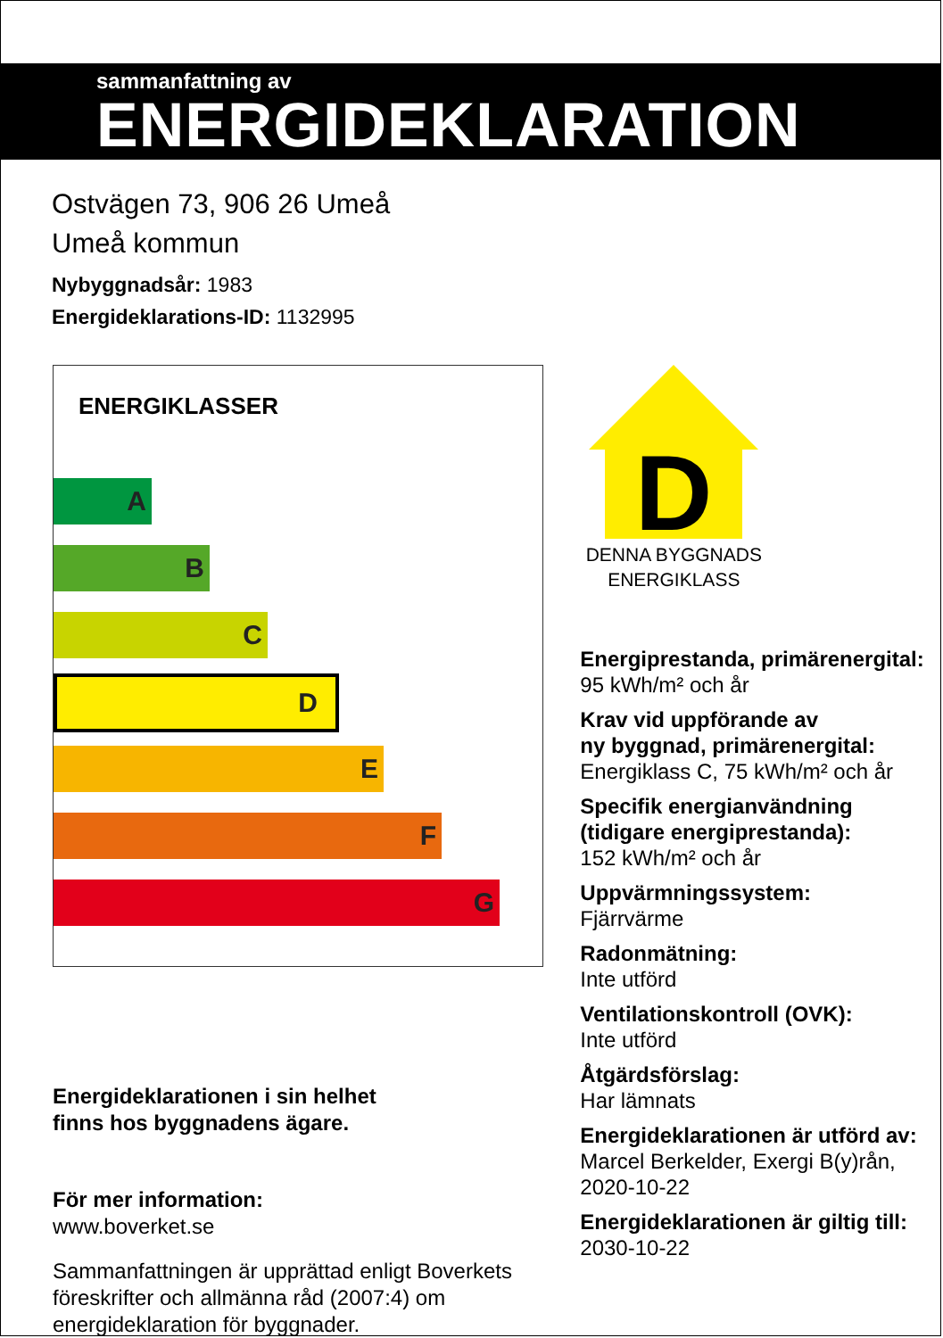sammanfattning av
ENERGIDEKLARATION
Ostvägen 73, 906 26 Umeå
Umeå kommun
Nybyggnadsår: 1983
Energideklarations-ID: 1132995
ENERGIKLASSER
A
B
C
D
E
F
G
Energideklarationen i sin helhet
finns hos byggnadens ägare.
För mer information:
www.boverket.se
Sammanfattningen är upprättad enligt Boverkets föreskrifter och allmänna råd (2007:4) om energideklaration för byggnader.
D
DENNA BYGGNADS
ENERGIKLASS
Energiprestanda, primärenergital:
95 kWh/m² och år
Krav vid uppförande av
ny byggnad, primärenergital:
Energiklass C, 75 kWh/m² och år
Specifik energianvändning (tidigare energiprestanda):
152 kWh/m² och år
Uppvärmningssystem:
Fjärrvärme
Radonmätning:
Inte utförd
Ventilationskontroll (OVK):
Inte utförd
Åtgärdsförslag:
Har lämnats
Energideklarationen är utförd av:
Marcel Berkelder, Exergi B(y)rån, 2020-10-22
Energideklarationen är giltig till:
2030-10-22